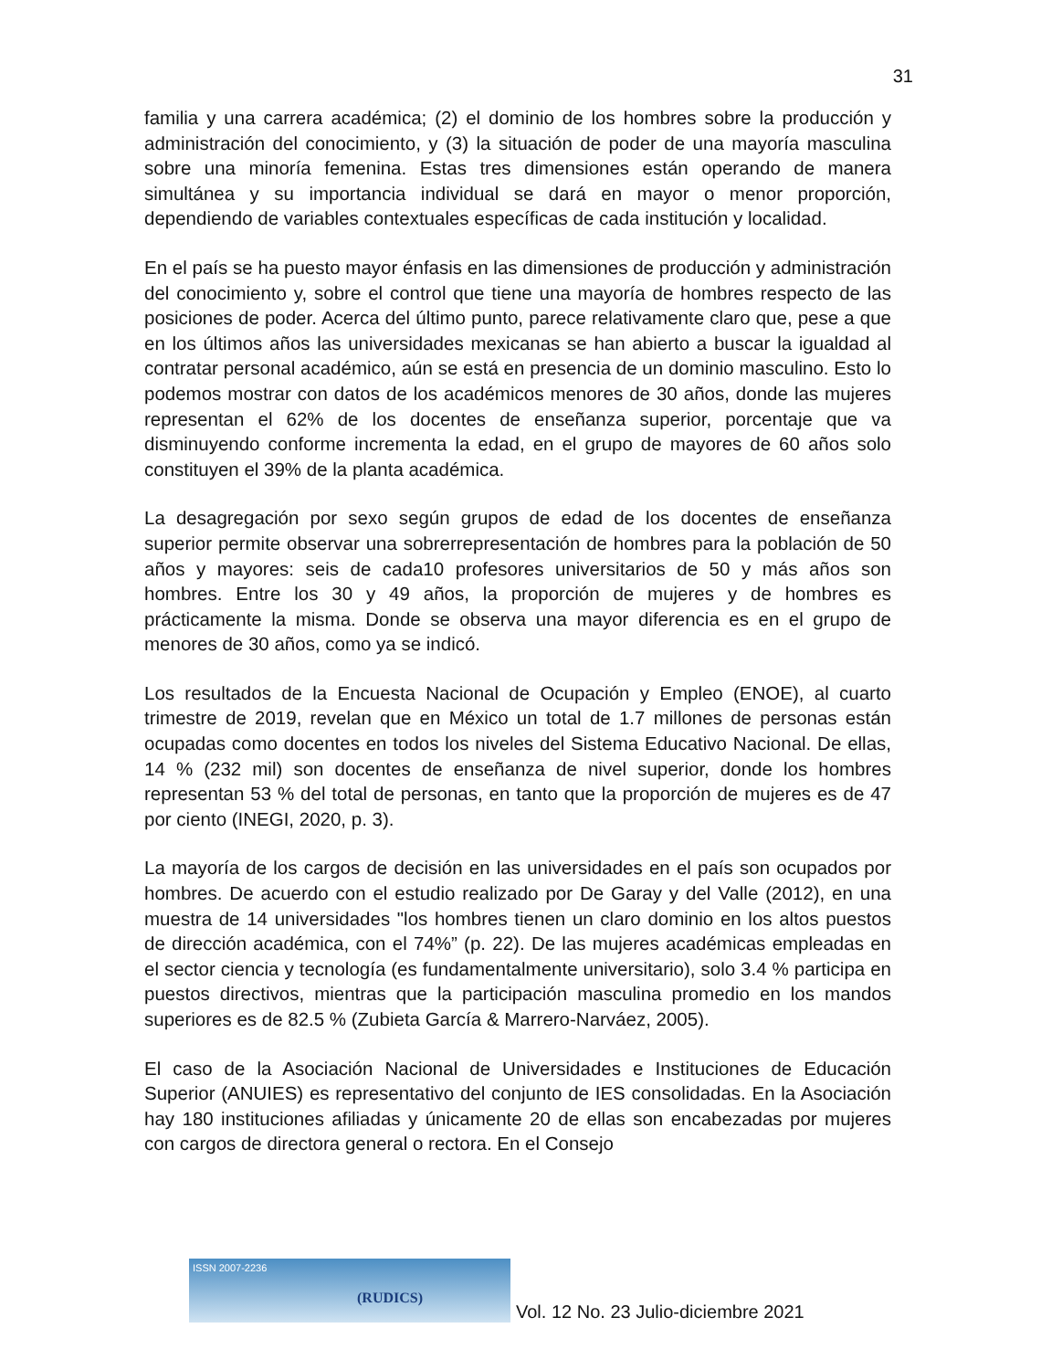31
familia y una carrera académica; (2) el dominio de los hombres sobre la producción y administración del conocimiento, y (3) la situación de poder de una mayoría masculina sobre una minoría femenina. Estas tres dimensiones están operando de manera simultánea y su importancia individual se dará en mayor o menor proporción, dependiendo de variables contextuales específicas de cada institución y localidad.
En el país se ha puesto mayor énfasis en las dimensiones de producción y administración del conocimiento y, sobre el control que tiene una mayoría de hombres respecto de las posiciones de poder. Acerca del último punto, parece relativamente claro que, pese a que en los últimos años las universidades mexicanas se han abierto a buscar la igualdad al contratar personal académico, aún se está en presencia de un dominio masculino. Esto lo podemos mostrar con datos de los académicos menores de 30 años, donde las mujeres representan el 62% de los docentes de enseñanza superior, porcentaje que va disminuyendo conforme incrementa la edad, en el grupo de mayores de 60 años solo constituyen el 39% de la planta académica.
La desagregación por sexo según grupos de edad de los docentes de enseñanza superior permite observar una sobrerrepresentación de hombres para la población de 50 años y mayores: seis de cada10 profesores universitarios de 50 y más años son hombres. Entre los 30 y 49 años, la proporción de mujeres y de hombres es prácticamente la misma. Donde se observa una mayor diferencia es en el grupo de menores de 30 años, como ya se indicó.
Los resultados de la Encuesta Nacional de Ocupación y Empleo (ENOE), al cuarto trimestre de 2019, revelan que en México un total de 1.7 millones de personas están ocupadas como docentes en todos los niveles del Sistema Educativo Nacional. De ellas, 14 % (232 mil) son docentes de enseñanza de nivel superior, donde los hombres representan 53 % del total de personas, en tanto que la proporción de mujeres es de 47 por ciento (INEGI, 2020, p. 3).
La mayoría de los cargos de decisión en las universidades en el país son ocupados por hombres. De acuerdo con el estudio realizado por De Garay y del Valle (2012), en una muestra de 14 universidades "los hombres tienen un claro dominio en los altos puestos de dirección académica, con el 74%” (p. 22). De las mujeres académicas empleadas en el sector ciencia y tecnología (es fundamentalmente universitario), solo 3.4 % participa en puestos directivos, mientras que la participación masculina promedio en los mandos superiores es de 82.5 % (Zubieta García & Marrero-Narváez, 2005).
El caso de la Asociación Nacional de Universidades e Instituciones de Educación Superior (ANUIES) es representativo del conjunto de IES consolidadas. En la Asociación hay 180 instituciones afiliadas y únicamente 20 de ellas son encabezadas por mujeres con cargos de directora general o rectora. En el Consejo
ISSN 2007-2236
(RUDICS)
Vol. 12 No. 23 Julio-diciembre 2021